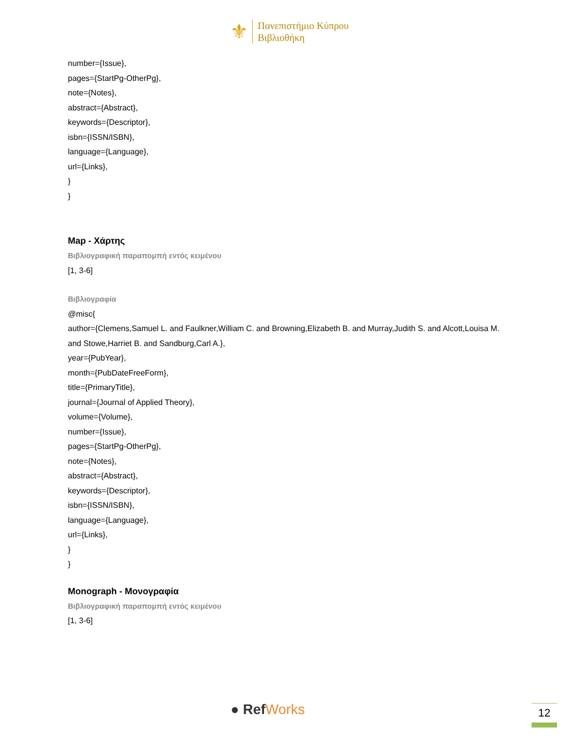⚜
Πανεπιστήμιο Κύπρου
Βιβλιοθήκη
number={Issue},
pages={StartPg-OtherPg},
note={Notes},
abstract={Abstract},
keywords={Descriptor},
isbn={ISSN/ISBN},
language={Language},
url={Links},
}
}
Map - Χάρτης
Βιβλιογραφική παραπομπή εντός κειμένου
[1, 3-6]
Βιβλιογραφία
@misc{
author={Clemens,Samuel L. and Faulkner,William C. and Browning,Elizabeth B. and Murray,Judith S. and Alcott,Louisa M. and Stowe,Harriet B. and Sandburg,Carl A.},
year={PubYear},
month={PubDateFreeForm},
title={PrimaryTitle},
journal={Journal of Applied Theory},
volume={Volume},
number={Issue},
pages={StartPg-OtherPg},
note={Notes},
abstract={Abstract},
keywords={Descriptor},
isbn={ISSN/ISBN},
language={Language},
url={Links},
}
}
Monograph - Μονογραφία
Βιβλιογραφική παραπομπή εντός κειμένου
[1, 3-6]
● RefWorks 12